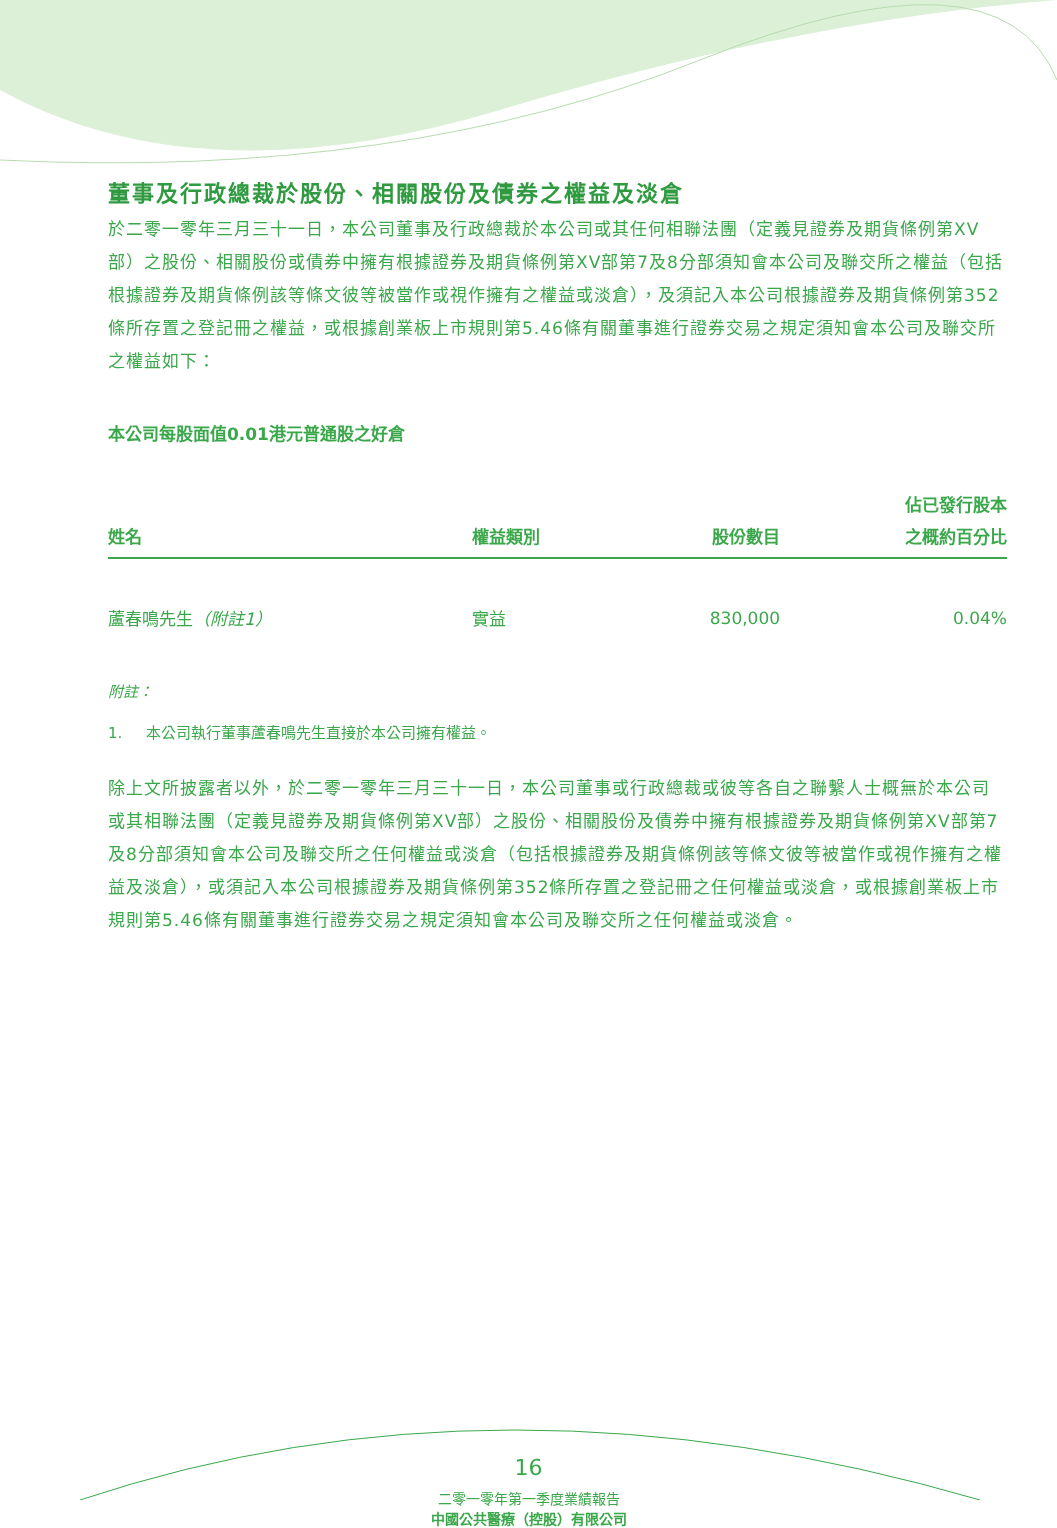董事及行政總裁於股份、相關股份及債券之權益及淡倉
於二零一零年三月三十一日，本公司董事及行政總裁於本公司或其任何相聯法團（定義見證券及期貨條例第XV部）之股份、相關股份或債券中擁有根據證券及期貨條例第XV部第7及8分部須知會本公司及聯交所之權益（包括根據證券及期貨條例該等條文彼等被當作或視作擁有之權益或淡倉），及須記入本公司根據證券及期貨條例第352條所存置之登記冊之權益，或根據創業板上市規則第5.46條有關董事進行證券交易之規定須知會本公司及聯交所之權益如下：
本公司每股面值0.01港元普通股之好倉
| 姓名 | 權益類別 | 股份數目 | 佔已發行股本 之概約百分比 |
| --- | --- | --- | --- |
| 蘆春鳴先生 （附註1） | 實益 | 830,000 | 0.04% |
附註：
1. 本公司執行董事蘆春鳴先生直接於本公司擁有權益。
除上文所披露者以外，於二零一零年三月三十一日，本公司董事或行政總裁或彼等各自之聯繫人士概無於本公司或其相聯法團（定義見證券及期貨條例第XV部）之股份、相關股份及債券中擁有根據證券及期貨條例第XV部第7及8分部須知會本公司及聯交所之任何權益或淡倉（包括根據證券及期貨條例該等條文彼等被當作或視作擁有之權益及淡倉），或須記入本公司根據證券及期貨條例第352條所存置之登記冊之任何權益或淡倉，或根據創業板上市規則第5.46條有關董事進行證券交易之規定須知會本公司及聯交所之任何權益或淡倉。
16
二零一零年第一季度業績報告
中國公共醫療（控股）有限公司